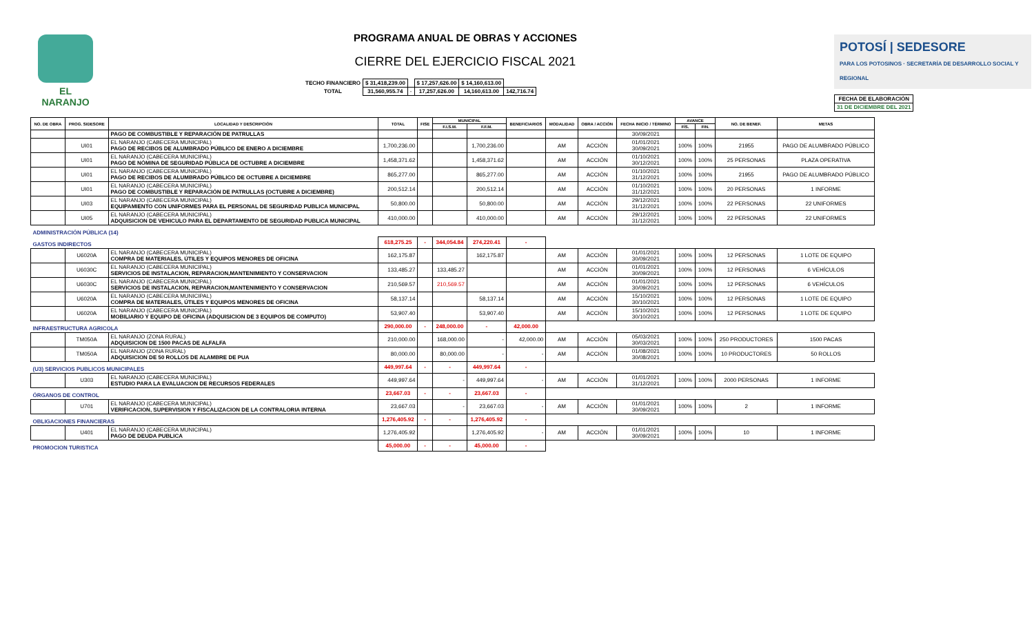EL NARANJO
PROGRAMA ANUAL DE OBRAS Y ACCIONES
CIERRE DEL EJERCICIO FISCAL 2021
| TECHO FINANCIERO | $ 31,418,239.00 | | $ 17,257,626.00 | $ 14,160,613.00 | |
| TOTAL | 31,560,955.74 | - | 17,257,626.00 | 14,160,613.00 | 142,716.74 |
POTOSÍ | SEDESORE
PARA LOS POTOSINOS · SECRETARÍA DE DESARROLLO SOCIAL Y REGIONAL
| FECHA DE ELABORACIÓN |
| 31 DE DICIEMBRE DEL 2021 |
| NO. DE OBRA | PROG. SIDESORE | LOCALIDAD Y DESCRIPCIÓN | TOTAL | FISE | MUNICIPAL | | BENEFICIARIOS | MODALIDAD | OBRA / ACCIÓN | FECHA INICIO / TÉRMINO | AVANCE | | NO. DE BENEF. | METAS |
| --- | --- | --- | --- | --- | --- | --- | --- | --- | --- | --- | --- | --- | --- | --- |
| | | | | | F.I.S.M. | F.F.M. | | | | | FÍS. | FIN. | | |
| | | PAGO DE COMBUSTIBLE Y REPARACIÓN DE PATRULLAS | | | | | | | | 30/09/2021 | | | | |
| | UI01 | EL NARANJO (CABECERA MUNICIPAL) PAGO DE RECIBOS DE ALUMBRADO PÚBLICO DE ENERO A DICIEMBRE | 1,700,236.00 | | | 1,700,236.00 | | AM | ACCIÓN | 01/01/2021 30/09/2021 | 100% | 100% | 21955 | PAGO DE ALUMBRADO PÚBLICO |
| | UI01 | EL NARANJO (CABECERA MUNICIPAL) PAGO DE NÓMINA DE SEGURIDAD PÚBLICA DE OCTUBRE A DICIEMBRE | 1,458,371.62 | | | 1,458,371.62 | | AM | ACCIÓN | 01/10/2021 30/12/2021 | 100% | 100% | 25 PERSONAS | PLAZA OPERATIVA |
| | UI01 | EL NARANJO (CABECERA MUNICIPAL) PAGO DE RECIBOS DE ALUMBRADO PÚBLICO DE OCTUBRE A DICIEMBRE | 865,277.00 | | | 865,277.00 | | AM | ACCIÓN | 01/10/2021 31/12/2021 | 100% | 100% | 21955 | PAGO DE ALUMBRADO PÚBLICO |
| | UI01 | EL NARANJO (CABECERA MUNICIPAL) PAGO DE COMBUSTIBLE Y REPARACIÓN DE PATRULLAS (OCTUBRE A DICIEMBRE) | 200,512.14 | | | 200,512.14 | | AM | ACCIÓN | 01/10/2021 31/12/2021 | 100% | 100% | 20 PERSONAS | 1 INFORME |
| | UI03 | EL NARANJO (CABECERA MUNICIPAL) EQUIPAMIENTO CON UNIFORMES PARA EL PERSONAL DE SEGURIDAD PUBLICA MUNICIPAL | 50,800.00 | | | 50,800.00 | | AM | ACCIÓN | 29/12/2021 31/12/2021 | 100% | 100% | 22 PERSONAS | 22 UNIFORMES |
| | UI05 | EL NARANJO (CABECERA MUNICIPAL) ADQUISICION DE VEHICULO PARA EL DEPARTAMENTO DE SEGURIDAD PUBLICA MUNICIPAL | 410,000.00 | | | 410,000.00 | | AM | ACCIÓN | 29/12/2021 31/12/2021 | 100% | 100% | 22 PERSONAS | 22 UNIFORMES |
| ADMINISTRACIÓN PÚBLICA (14) | | | | | | | | | | | | | | |
| GASTOS INDIRECTOS | | | 618,275.25 | - | 344,054.84 | 274,220.41 | - | | | | | | | |
| | U6020A | EL NARANJO (CABECERA MUNICIPAL) COMPRA DE MATERIALES, ÚTILES Y EQUIPOS MENORES DE OFICINA | 162,175.87 | | | 162,175.87 | | AM | ACCIÓN | 01/01/2021 30/09/2021 | 100% | 100% | 12 PERSONAS | 1 LOTE DE EQUIPO |
| | U6030C | EL NARANJO (CABECERA MUNICIPAL) SERVICIOS DE INSTALACION, REPARACION,MANTENIMIENTO Y CONSERVACION | 133,485.27 | | 133,485.27 | | | AM | ACCIÓN | 01/01/2021 30/09/2021 | 100% | 100% | 12 PERSONAS | 6 VEHÍCULOS |
| | U6030C | EL NARANJO (CABECERA MUNICIPAL) SERVICIOS DE INSTALACION, REPARACION,MANTENIMIENTO Y CONSERVACION | 210,569.57 | | 210,569.57 | | | AM | ACCIÓN | 01/01/2021 30/09/2021 | 100% | 100% | 12 PERSONAS | 6 VEHÍCULOS |
| | U6020A | EL NARANJO (CABECERA MUNICIPAL) COMPRA DE MATERIALES, ÚTILES Y EQUIPOS MENORES DE OFICINA | 58,137.14 | | | 58,137.14 | | AM | ACCIÓN | 15/10/2021 30/10/2021 | 100% | 100% | 12 PERSONAS | 1 LOTE DE EQUIPO |
| | U6020A | EL NARANJO (CABECERA MUNICIPAL) MOBILIARIO Y EQUIPO DE OFICINA (ADQUISICION DE 3 EQUIPOS DE COMPUTO) | 53,907.40 | | | 53,907.40 | | AM | ACCIÓN | 15/10/2021 30/10/2021 | 100% | 100% | 12 PERSONAS | 1 LOTE DE EQUIPO |
| INFRAESTRUCTURA AGRICOLA | | | 290,000.00 | - | 248,000.00 | - | 42,000.00 | | | | | | | |
| | TM050A | EL NARANJO (ZONA RURAL) ADQUISICION DE 1500 PACAS DE ALFALFA | 210,000.00 | | 168,000.00 | - | 42,000.00 | AM | ACCIÓN | 05/03/2021 30/03/2021 | 100% | 100% | 250 PRODUCTORES | 1500 PACAS |
| | TM050A | EL NARANJO (ZONA RURAL) ADQUISICION DE 50 ROLLOS DE ALAMBRE DE PUA | 80,000.00 | | 80,000.00 | - | - | AM | ACCIÓN | 01/08/2021 30/08/2021 | 100% | 100% | 10 PRODUCTORES | 50 ROLLOS |
| (U3) SERVICIOS PUBLICOS MUNICIPALES | | | 449,997.64 | - | - | 449,997.64 | - | | | | | | | |
| | U303 | EL NARANJO (CABECERA MUNICIPAL) ESTUDIO PARA LA EVALUACION DE RECURSOS FEDERALES | 449,997.64 | | - | 449,997.64 | - | AM | ACCIÓN | 01/01/2021 31/12/2021 | 100% | 100% | 2000 PERSONAS | 1 INFORME |
| ÓRGANOS DE CONTROL | | | 23,667.03 | - | - | 23,667.03 | - | | | | | | | |
| | U701 | EL NARANJO (CABECERA MUNICIPAL) VERIFICACION, SUPERVISION Y FISCALIZACION DE LA CONTRALORIA INTERNA | 23,667.03 | | - | 23,667.03 | - | AM | ACCIÓN | 01/01/2021 30/09/2021 | 100% | 100% | 2 | 1 INFORME |
| OBLIGACIONES FINANCIERAS | | | 1,276,405.92 | - | - | 1,276,405.92 | - | | | | | | | |
| | U401 | EL NARANJO (CABECERA MUNICIPAL) PAGO DE DEUDA PUBLICA | 1,276,405.92 | | | 1,276,405.92 | - | AM | ACCIÓN | 01/01/2021 30/09/2021 | 100% | 100% | 10 | 1 INFORME |
| PROMOCION TURISTICA | | | 45,000.00 | - | - | 45,000.00 | - | | | | | | | |